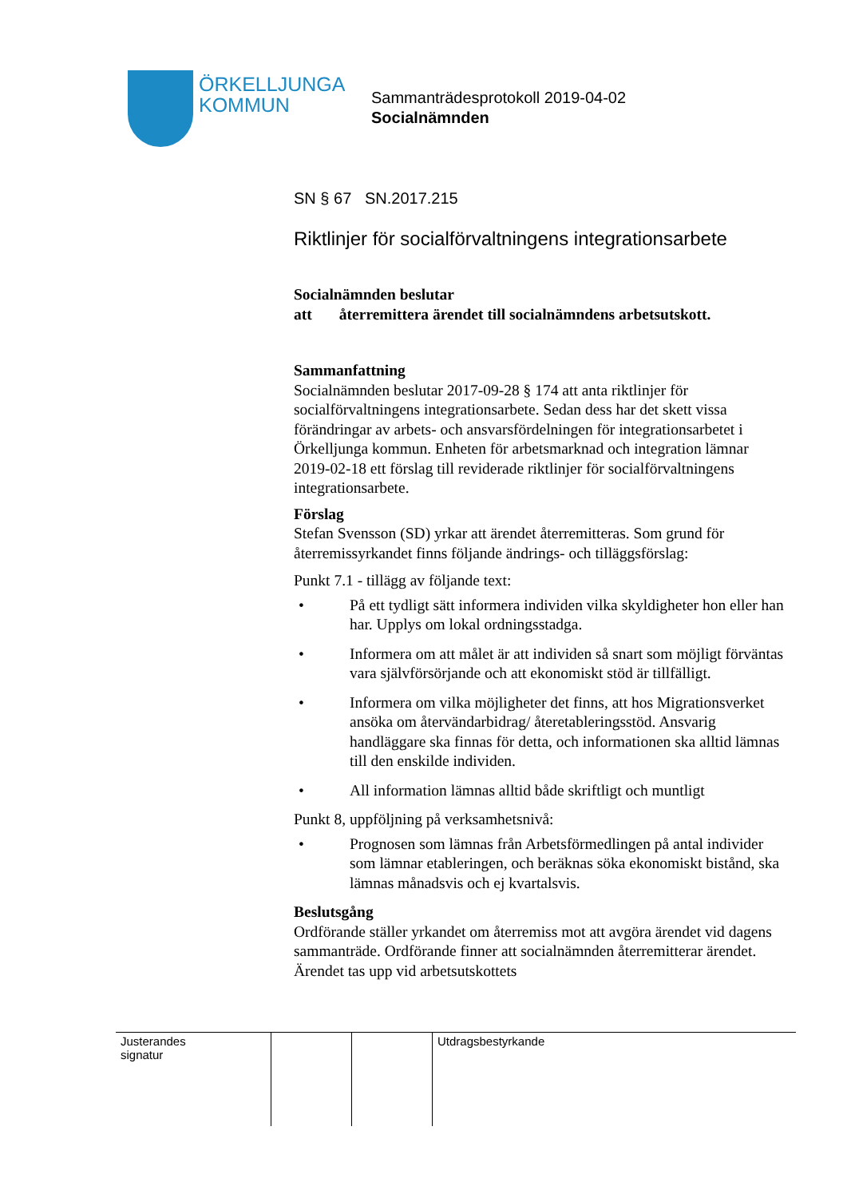ÖRKELLJUNGA
KOMMUN
Sammanträdesprotokoll 2019-04-02
Socialnämnden
SN § 67 SN.2017.215
Riktlinjer för socialförvaltningens integrationsarbete
Socialnämnden beslutar
att återremittera ärendet till socialnämndens arbetsutskott.
Sammanfattning
Socialnämnden beslutar 2017-09-28 § 174 att anta riktlinjer för socialförvaltningens integrationsarbete. Sedan dess har det skett vissa förändringar av arbets- och ansvarsfördelningen för integrationsarbetet i Örkelljunga kommun. Enheten för arbetsmarknad och integration lämnar 2019-02-18 ett förslag till reviderade riktlinjer för socialförvaltningens integrationsarbete.
Förslag
Stefan Svensson (SD) yrkar att ärendet återremitteras. Som grund för återremissyrkandet finns följande ändrings- och tilläggsförslag:
Punkt 7.1 - tillägg av följande text:
• På ett tydligt sätt informera individen vilka skyldigheter hon eller han har. Upplys om lokal ordningsstadga.
• Informera om att målet är att individen så snart som möjligt förväntas vara självförsörjande och att ekonomiskt stöd är tillfälligt.
• Informera om vilka möjligheter det finns, att hos Migrationsverket ansöka om återvändarbidrag/ återetableringsstöd. Ansvarig handläggare ska finnas för detta, och informationen ska alltid lämnas till den enskilde individen.
• All information lämnas alltid både skriftligt och muntligt
Punkt 8, uppföljning på verksamhetsnivå:
• Prognosen som lämnas från Arbetsförmedlingen på antal individer som lämnar etableringen, och beräknas söka ekonomiskt bistånd, ska lämnas månadsvis och ej kvartalsvis.
Beslutsgång
Ordförande ställer yrkandet om återremiss mot att avgöra ärendet vid dagens sammanträde. Ordförande finner att socialnämnden återremitterar ärendet. Ärendet tas upp vid arbetsutskottets
| Justerandes signatur | | | Utdragsbestyrkande |